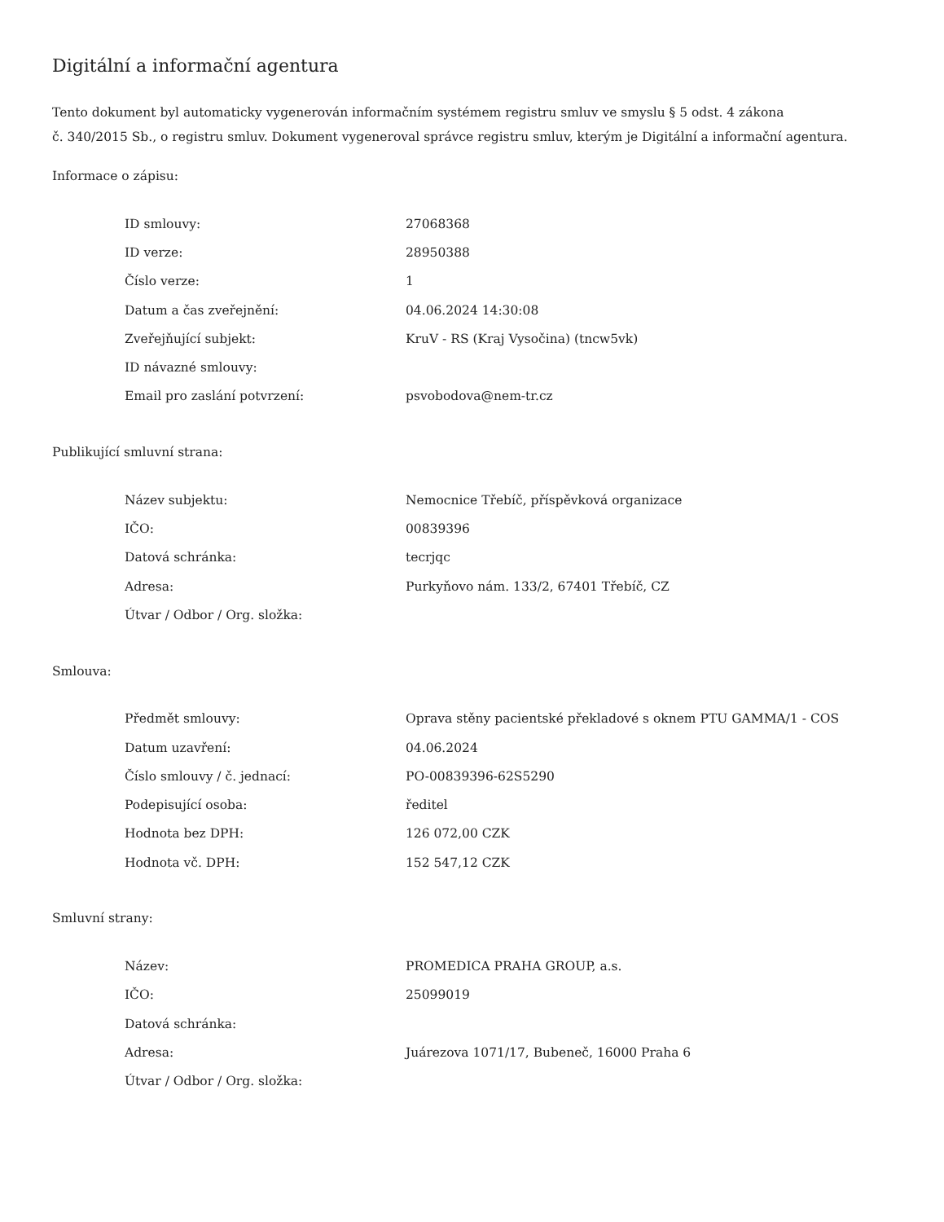Digitální a informační agentura
Tento dokument byl automaticky vygenerován informačním systémem registru smluv ve smyslu § 5 odst. 4 zákona
č. 340/2015 Sb., o registru smluv. Dokument vygeneroval správce registru smluv, kterým je Digitální a informační agentura.
Informace o zápisu:
| ID smlouvy: | 27068368 |
| ID verze: | 28950388 |
| Číslo verze: | 1 |
| Datum a čas zveřejnění: | 04.06.2024 14:30:08 |
| Zveřejňující subjekt: | KruV - RS (Kraj Vysočina) (tncw5vk) |
| ID návazné smlouvy: | |
| Email pro zaslání potvrzení: | psvobodova@nem-tr.cz |
Publikující smluvní strana:
| Název subjektu: | Nemocnice Třebíč, příspěvková organizace |
| IČO: | 00839396 |
| Datová schránka: | tecrjqc |
| Adresa: | Purkyňovo nám. 133/2, 67401 Třebíč, CZ |
| Útvar / Odbor / Org. složka: | |
Smlouva:
| Předmět smlouvy: | Oprava stěny pacientské překladové s oknem PTU GAMMA/1 - COS |
| Datum uzavření: | 04.06.2024 |
| Číslo smlouvy / č. jednací: | PO-00839396-62S5290 |
| Podepisující osoba: | ředitel |
| Hodnota bez DPH: | 126 072,00 CZK |
| Hodnota vč. DPH: | 152 547,12 CZK |
Smluvní strany:
| Název: | PROMEDICA PRAHA GROUP, a.s. |
| IČO: | 25099019 |
| Datová schránka: | |
| Adresa: | Juárezova 1071/17, Bubeneč, 16000 Praha 6 |
| Útvar / Odbor / Org. složka: | |